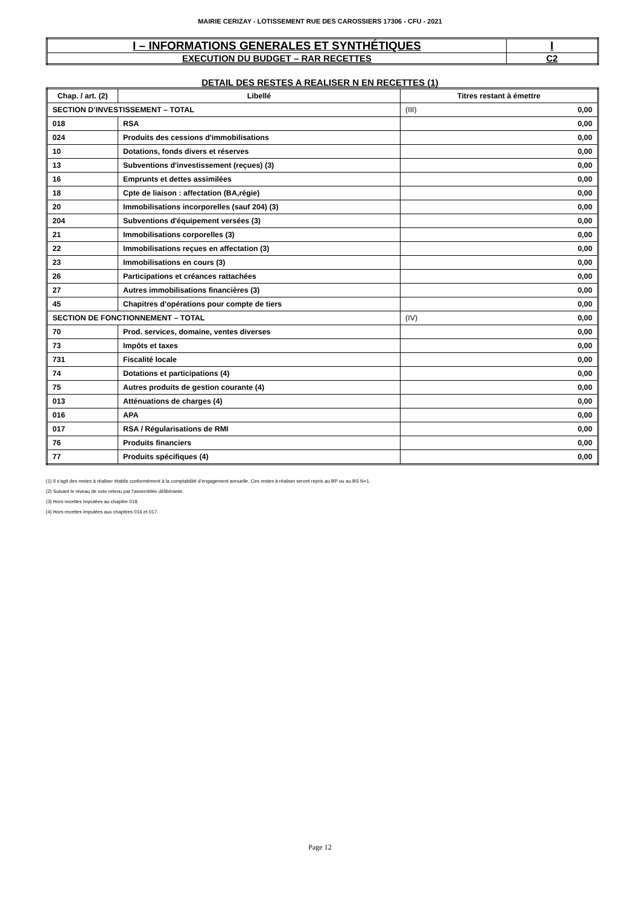MAIRIE CERIZAY - LOTISSEMENT RUE DES CAROSSIERS 17306 - CFU - 2021
| I – INFORMATIONS GENERALES ET SYNTHÉTIQUES | I |
| EXECUTION DU BUDGET – RAR RECETTES | C2 |
DETAIL DES RESTES A REALISER N EN RECETTES (1)
| Chap. / art. (2) | Libellé | Titres restant à émettre |
| --- | --- | --- |
| SECTION D’INVESTISSEMENT – TOTAL | | (III) 0,00 |
| 018 | RSA | 0,00 |
| 024 | Produits des cessions d'immobilisations | 0,00 |
| 10 | Dotations, fonds divers et réserves | 0,00 |
| 13 | Subventions d'investissement (reçues) (3) | 0,00 |
| 16 | Emprunts et dettes assimilées | 0,00 |
| 18 | Cpte de liaison : affectation (BA,régie) | 0,00 |
| 20 | Immobilisations incorporelles (sauf 204) (3) | 0,00 |
| 204 | Subventions d'équipement versées (3) | 0,00 |
| 21 | Immobilisations corporelles (3) | 0,00 |
| 22 | Immobilisations reçues en affectation (3) | 0,00 |
| 23 | Immobilisations en cours (3) | 0,00 |
| 26 | Participations et créances rattachées | 0,00 |
| 27 | Autres immobilisations financières (3) | 0,00 |
| 45 | Chapitres d’opérations pour compte de tiers | 0,00 |
| SECTION DE FONCTIONNEMENT – TOTAL | | (IV) 0,00 |
| 70 | Prod. services, domaine, ventes diverses | 0,00 |
| 73 | Impôts et taxes | 0,00 |
| 731 | Fiscalité locale | 0,00 |
| 74 | Dotations et participations (4) | 0,00 |
| 75 | Autres produits de gestion courante (4) | 0,00 |
| 013 | Atténuations de charges (4) | 0,00 |
| 016 | APA | 0,00 |
| 017 | RSA / Régularisations de RMI | 0,00 |
| 76 | Produits financiers | 0,00 |
| 77 | Produits spécifiques (4) | 0,00 |
(1) Il s’agit des restes à réaliser établis conformément à la comptabilité d’engagement annuelle. Ces restes à réaliser seront repris au BP ou au BS N+1.
(2) Suivant le niveau de vote retenu par l’assemblée délibérante.
(3) Hors recettes imputées au chapitre 018.
(4) Hors recettes imputées aux chapitres 016 et 017.
Page 12